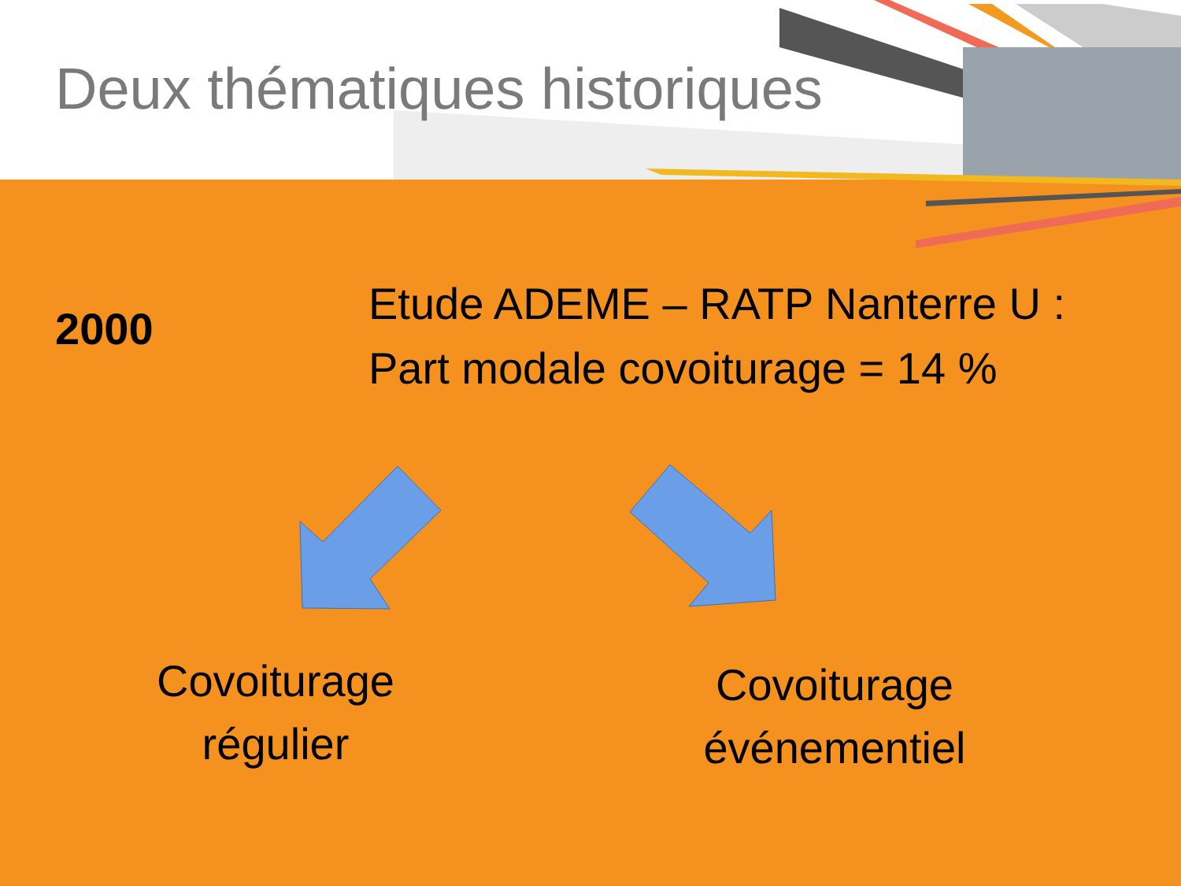Deux thématiques historiques
2000
Etude ADEME – RATP Nanterre U :
Part modale covoiturage = 14 %
Covoiturage
régulier
Covoiturage
événementiel